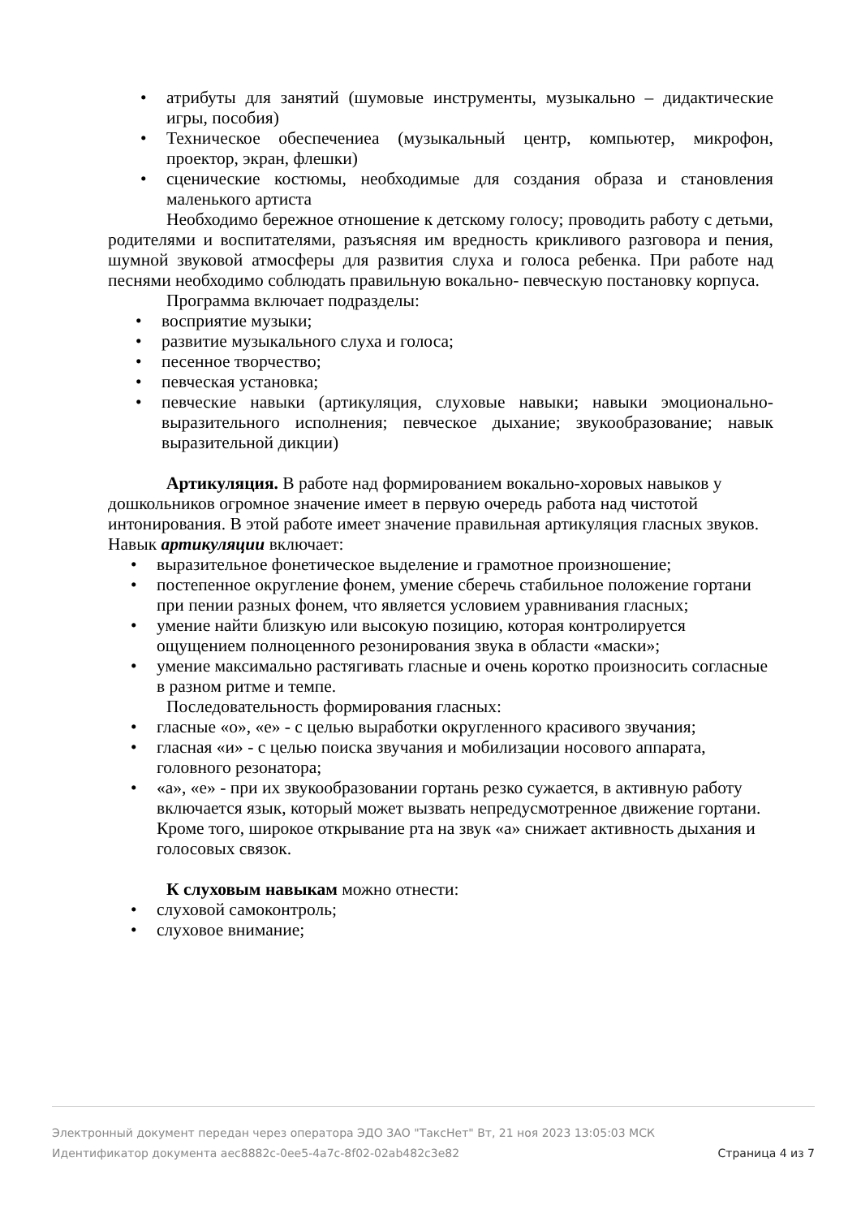• атрибуты для занятий (шумовые инструменты, музыкально – дидактические игры, пособия)
• Техническое обеспечениеа (музыкальный центр, компьютер, микрофон, проектор, экран, флешки)
• сценические костюмы, необходимые для создания образа и становления маленького артиста
Необходимо бережное отношение к детскому голосу; проводить работу с детьми, родителями и воспитателями, разъясняя им вредность крикливого разговора и пения, шумной звуковой атмосферы для развития слуха и голоса ребенка. При работе над песнями необходимо соблюдать правильную вокально- певческую постановку корпуса.
Программа включает подразделы:
• восприятие музыки;
• развитие музыкального слуха и голоса;
• песенное творчество;
• певческая установка;
• певческие навыки (артикуляция, слуховые навыки; навыки эмоционально-выразительного исполнения; певческое дыхание; звукообразование; навык выразительной дикции)
Артикуляция. В работе над формированием вокально-хоровых навыков у дошкольников огромное значение имеет в первую очередь работа над чистотой интонирования. В этой работе имеет значение правильная артикуляция гласных звуков. Навык артикуляции включает:
• выразительное фонетическое выделение и грамотное произношение;
• постепенное округление фонем, умение сберечь стабильное положение гортани при пении разных фонем, что является условием уравнивания гласных;
• умение найти близкую или высокую позицию, которая контролируется ощущением полноценного резонирования звука в области «маски»;
• умение максимально растягивать гласные и очень коротко произносить согласные в разном ритме и темпе.
Последовательность формирования гласных:
• гласные «о», «е» - с целью выработки округленного красивого звучания;
• гласная «и» - с целью поиска звучания и мобилизации носового аппарата, головного резонатора;
• «а», «е» - при их звукообразовании гортань резко сужается, в активную работу включается язык, который может вызвать непредусмотренное движение гортани. Кроме того, широкое открывание рта на звук «а» снижает активность дыхания и голосовых связок.
К слуховым навыкам можно отнести:
• слуховой самоконтроль;
• слуховое внимание;
Электронный документ передан через оператора ЭДО ЗАО "ТаксНет" Вт, 21 ноя 2023 13:05:03 МСК
Идентификатор документа aec8882c-0ee5-4a7c-8f02-02ab482c3e82 Страница 4 из 7